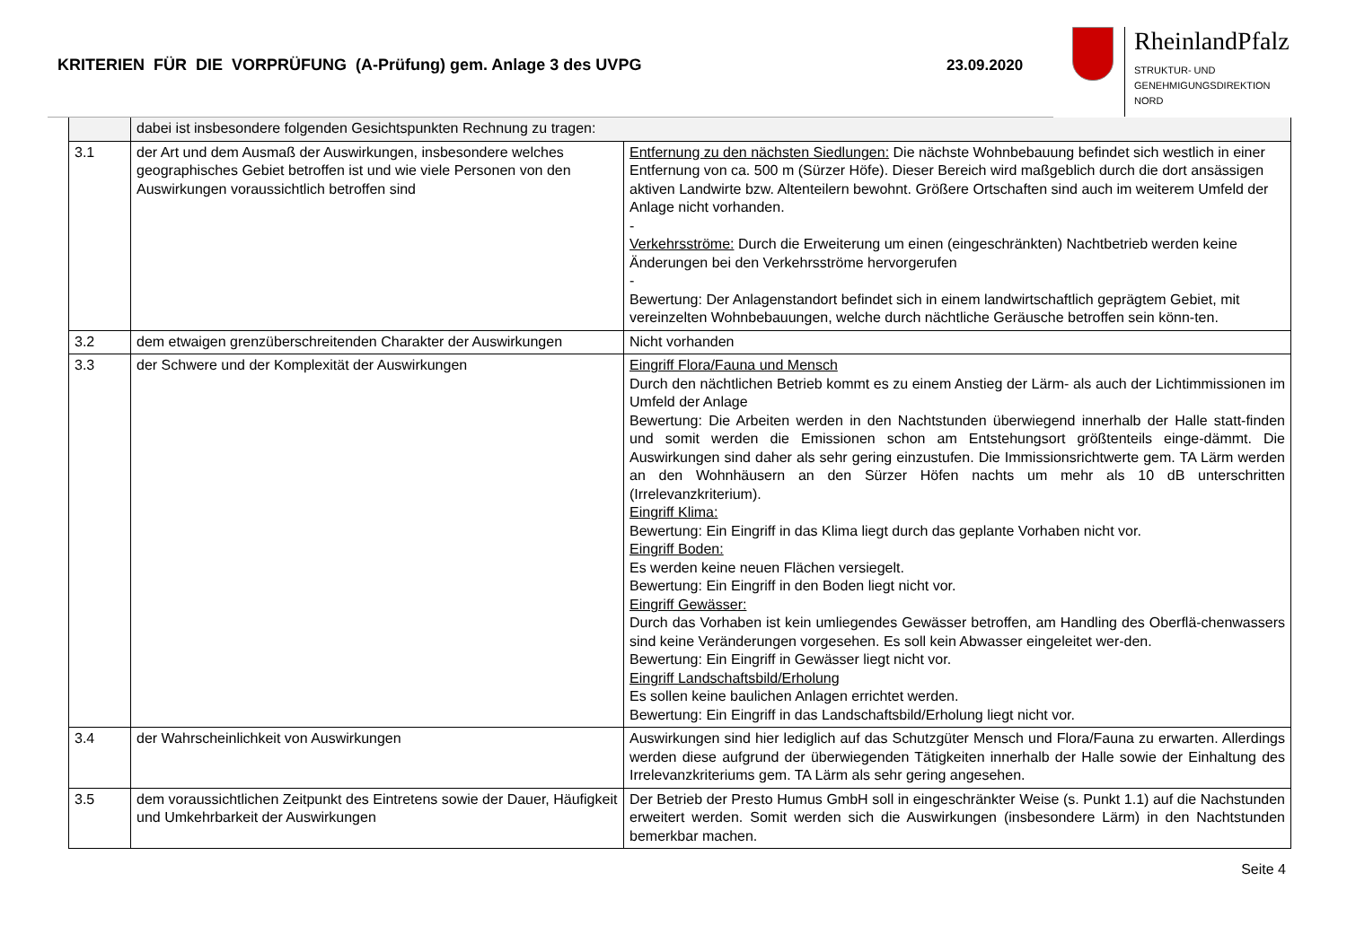KRITERIEN FÜR DIE VORPRÜFUNG (A-Prüfung) gem. Anlage 3 des UVPG 23.09.2020
RheinlandPfalz
STRUKTUR- UND
GENEHMIGUNGSDIREKTION
NORD
| | dabei ist insbesondere folgenden Gesichtspunkten Rechnung zu tragen: | |
| 3.1 | der Art und dem Ausmaß der Auswirkungen, insbesondere welches geographisches Gebiet betroffen ist und wie viele Personen von den Auswirkungen voraussichtlich betroffen sind | Entfernung zu den nächsten Siedlungen: Die nächste Wohnbebauung befindet sich westlich in einer Entfernung von ca. 500 m (Sürzer Höfe). Dieser Bereich wird maßgeblich durch die dort ansässigen aktiven Landwirte bzw. Altenteilern bewohnt. Größere Ortschaften sind auch im weiterem Umfeld der Anlage nicht vorhanden. - Verkehrsströme: Durch die Erweiterung um einen (eingeschränkten) Nachtbetrieb werden keine Änderungen bei den Verkehrsströme hervorgerufen - Bewertung: Der Anlagenstandort befindet sich in einem landwirtschaftlich geprägtem Gebiet, mit vereinzelten Wohnbebauungen, welche durch nächtliche Geräusche betroffen sein könn-ten. |
| 3.2 | dem etwaigen grenzüberschreitenden Charakter der Auswirkungen | Nicht vorhanden |
| 3.3 | der Schwere und der Komplexität der Auswirkungen | Eingriff Flora/Fauna und Mensch Durch den nächtlichen Betrieb kommt es zu einem Anstieg der Lärm- als auch der Lichtimmissionen im Umfeld der Anlage Bewertung: Die Arbeiten werden in den Nachtstunden überwiegend innerhalb der Halle statt-finden und somit werden die Emissionen schon am Entstehungsort größtenteils einge-dämmt. Die Auswirkungen sind daher als sehr gering einzustufen. Die Immissionsrichtwerte gem. TA Lärm werden an den Wohnhäusern an den Sürzer Höfen nachts um mehr als 10 dB unterschritten (Irrelevanzkriterium). Eingriff Klima: Bewertung: Ein Eingriff in das Klima liegt durch das geplante Vorhaben nicht vor. Eingriff Boden: Es werden keine neuen Flächen versiegelt. Bewertung: Ein Eingriff in den Boden liegt nicht vor. Eingriff Gewässer: Durch das Vorhaben ist kein umliegendes Gewässer betroffen, am Handling des Oberflä-chenwassers sind keine Veränderungen vorgesehen. Es soll kein Abwasser eingeleitet wer-den. Bewertung: Ein Eingriff in Gewässer liegt nicht vor. Eingriff Landschaftsbild/Erholung Es sollen keine baulichen Anlagen errichtet werden. Bewertung: Ein Eingriff in das Landschaftsbild/Erholung liegt nicht vor. |
| 3.4 | der Wahrscheinlichkeit von Auswirkungen | Auswirkungen sind hier lediglich auf das Schutzgüter Mensch und Flora/Fauna zu erwarten. Allerdings werden diese aufgrund der überwiegenden Tätigkeiten innerhalb der Halle sowie der Einhaltung des Irrelevanzkriteriums gem. TA Lärm als sehr gering angesehen. |
| 3.5 | dem voraussichtlichen Zeitpunkt des Eintretens sowie der Dauer, Häufigkeit und Umkehrbarkeit der Auswirkungen | Der Betrieb der Presto Humus GmbH soll in eingeschränkter Weise (s. Punkt 1.1) auf die Nachstunden erweitert werden. Somit werden sich die Auswirkungen (insbesondere Lärm) in den Nachtstunden bemerkbar machen. |
Seite 4